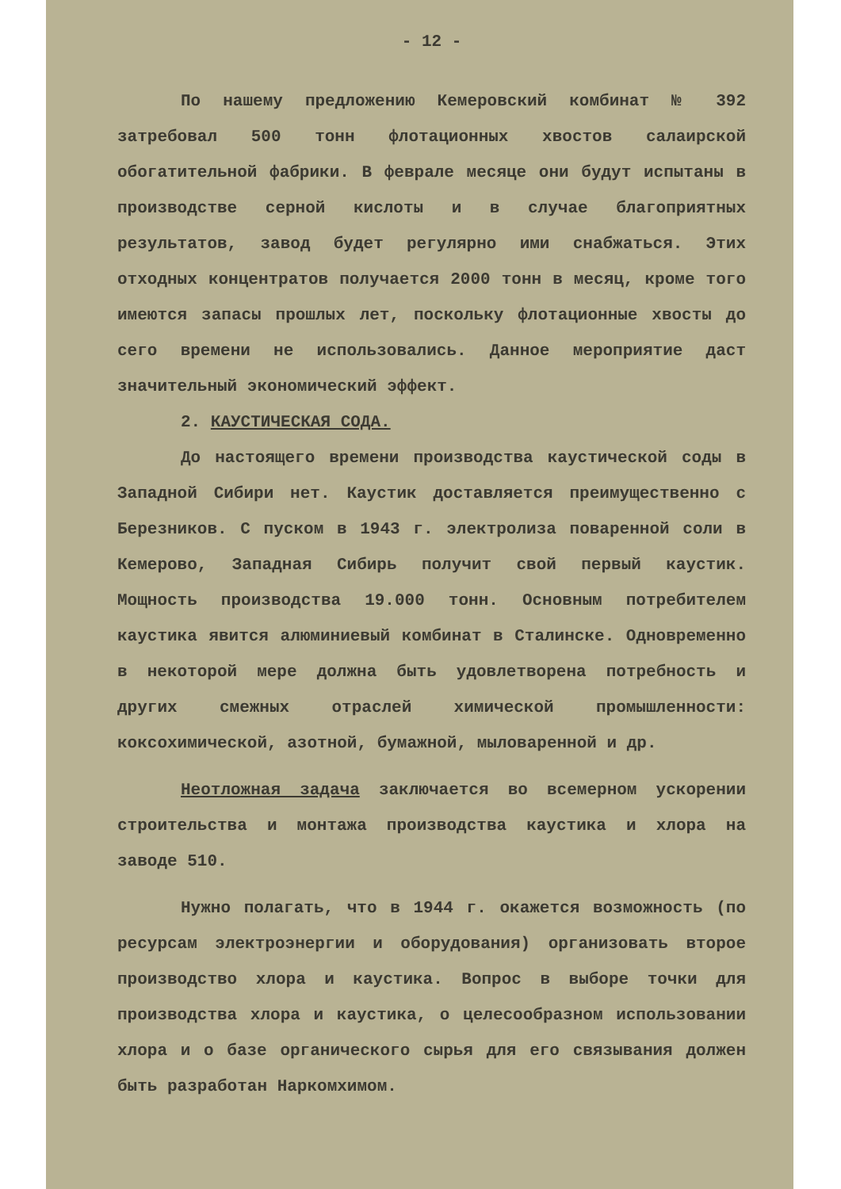- 12 -
По нашему предложению Кемеровский комбинат № 392 затребовал 500 тонн флотационных хвостов салаирской обогатительной фабрики. В феврале месяце они будут испытаны в производстве серной кислоты и в случае благоприятных результатов, завод будет регулярно ими снабжаться. Этих отходных концентратов получается 2000 тонн в месяц, кроме того имеются запасы прошлых лет, поскольку флотационные хвосты до сего времени не использовались. Данное мероприятие даст значительный экономический эффект.
2. КАУСТИЧЕСКАЯ СОДА.
До настоящего времени производства каустической соды в Западной Сибири нет. Каустик доставляется преимущественно с Березников. С пуском в 1943 г. электролиза поваренной соли в Кемерово, Западная Сибирь получит свой первый каустик. Мощность производства 19.000 тонн. Основным потребителем каустика явится алюминиевый комбинат в Сталинске. Одновременно в некоторой мере должна быть удовлетворена потребность и других смежных отраслей химической промышленности: коксохимической, азотной, бумажной, мыловаренной и др.
Неотложная задача заключается во всемерном ускорении строительства и монтажа производства каустика и хлора на заводе 510.
Нужно полагать, что в 1944 г. окажется возможность (по ресурсам электроэнергии и оборудования) организовать второе производство хлора и каустика. Вопрос в выборе точки для производства хлора и каустика, о целесообразном использовании хлора и о базе органического сырья для его связывания должен быть разработан Наркомхимом.